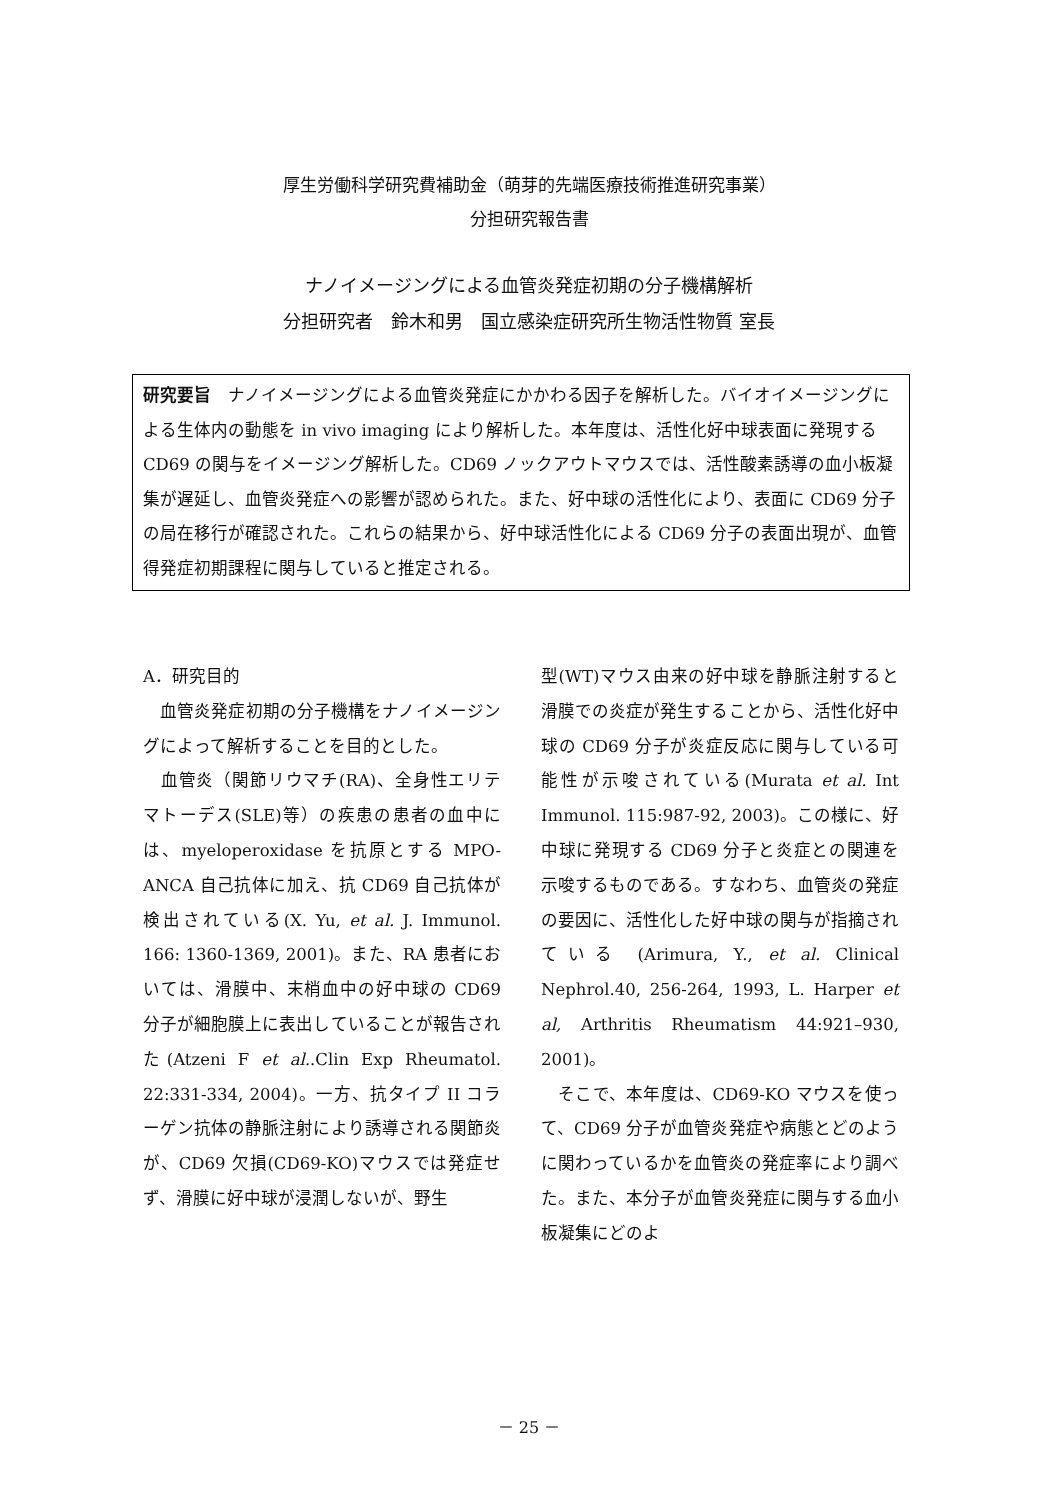厚生労働科学研究費補助金（萌芽的先端医療技術推進研究事業）
分担研究報告書
ナノイメージングによる血管炎発症初期の分子機構解析
分担研究者　鈴木和男　国立感染症研究所生物活性物質 室長
研究要旨　ナノイメージングによる血管炎発症にかかわる因子を解析した。バイオイメージングによる生体内の動態を in vivo imaging により解析した。本年度は、活性化好中球表面に発現する CD69 の関与をイメージング解析した。CD69 ノックアウトマウスでは、活性酸素誘導の血小板凝集が遅延し、血管炎発症への影響が認められた。また、好中球の活性化により、表面に CD69 分子の局在移行が確認された。これらの結果から、好中球活性化による CD69 分子の表面出現が、血管得発症初期課程に関与していると推定される。
A．研究目的
　血管炎発症初期の分子機構をナノイメージングによって解析することを目的とした。
　血管炎（関節リウマチ(RA)、全身性エリテマトーデス(SLE)等）の疾患の患者の血中には、myeloperoxidase を抗原とする MPO-ANCA 自己抗体に加え、抗 CD69 自己抗体が検出されている(X. Yu, et al. J. Immunol. 166: 1360-1369, 2001)。また、RA 患者においては、滑膜中、末梢血中の好中球の CD69 分子が細胞膜上に表出していることが報告された(Atzeni F et al..Clin Exp Rheumatol. 22:331-334, 2004)。一方、抗タイプ II コラーゲン抗体の静脈注射により誘導される関節炎が、CD69 欠損(CD69-KO)マウスでは発症せず、滑膜に好中球が浸潤しないが、野生
型(WT)マウス由来の好中球を静脈注射すると滑膜での炎症が発生することから、活性化好中球の CD69 分子が炎症反応に関与している可能性が示唆されている(Murata et al. Int Immunol. 115:987-92, 2003)。この様に、好中球に発現する CD69 分子と炎症との関連を示唆するものである。すなわち、血管炎の発症の要因に、活性化した好中球の関与が指摘されている (Arimura, Y., et al. Clinical Nephrol.40, 256-264, 1993, L. Harper et al, Arthritis Rheumatism 44:921–930, 2001)。
　そこで、本年度は、CD69-KO マウスを使って、CD69 分子が血管炎発症や病態とどのように関わっているかを血管炎の発症率により調べた。また、本分子が血管炎発症に関与する血小板凝集にどのよ
－ 25 －